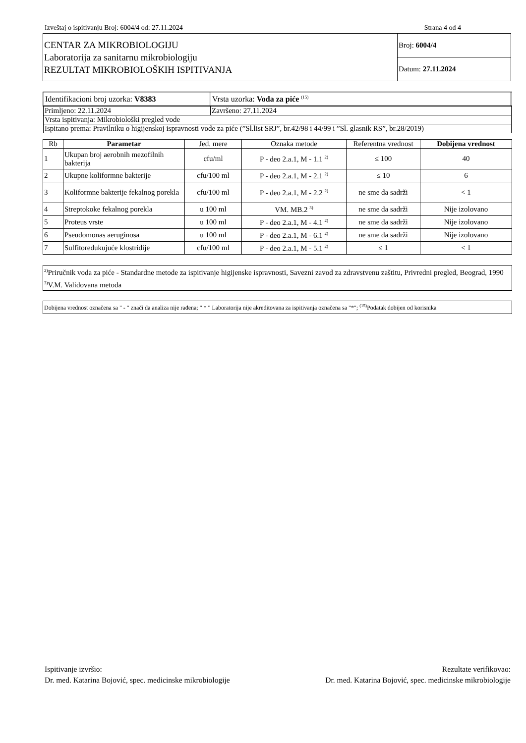Izveštaj o ispitivanju Broj: 6004/4 od: 27.11.2024 Strana 4 od 4
| CENTAR ZA MIKROBIOLOGIJU Laboratorija za sanitarnu mikrobiologiju REZULTAT MIKROBIOLOŠKIH ISPITIVANJA | Broj: 6004/4 |
| | Datum: 27.11.2024 |
| Identifikacioni broj uzorka: V8383 | Vrsta uzorka: Voda za piće <sup>(15)</sup> |
| Primljeno: 22.11.2024 | Završeno: 27.11.2024 |
| Vrsta ispitivanja: Mikrobiološki pregled vode | |
| Ispitano prema: Pravilniku o higijenskoj ispravnosti vode za piće (”Sl.list SRJ”, br.42/98 i 44/99 i ”Sl. glasnik RS”, br.28/2019) | |
| Rb | Parametar | Jed. mere | Oznaka metode | Referentna vrednost | Dobijena vrednost |
| --- | --- | --- | --- | --- | --- |
| 1 | Ukupan broj aerobnih mezofilnih bakterija | cfu/ml | P - deo 2.a.1, M - 1.1 <sup>2)</sup> | ≤ 100 | 40 |
| 2 | Ukupne koliformne bakterije | cfu/100 ml | P - deo 2.a.1, M - 2.1 <sup>2)</sup> | ≤ 10 | 6 |
| 3 | Koliformne bakterije fekalnog porekla | cfu/100 ml | P - deo 2.a.1, M - 2.2 <sup>2)</sup> | ne sme da sadrži | < 1 |
| 4 | Streptokoke fekalnog porekla | u 100 ml | VM. MB.2 <sup>3)</sup> | ne sme da sadrži | Nije izolovano |
| 5 | Proteus vrste | u 100 ml | P - deo 2.a.1, M - 4.1 <sup>2)</sup> | ne sme da sadrži | Nije izolovano |
| 6 | Pseudomonas aeruginosa | u 100 ml | P - deo 2.a.1, M - 6.1 <sup>2)</sup> | ne sme da sadrži | Nije izolovano |
| 7 | Sulfitoredukujuće klostridije | cfu/100 ml | P - deo 2.a.1, M - 5.1 <sup>2)</sup> | ≤ 1 | < 1 |
<sup>2)</sup> Priručnik voda za piće - Standardne metode za ispitivanje higijenske ispravnosti, Savezni zavod za zdravstvenu zaštitu, Privredni pregled, Beograd, 1990
<sup>3)</sup> V.M. Validovana metoda
Dobijena vrednost označena sa " - " znači da analiza nije rađena; " * " Laboratorija nije akreditovana za ispitivanja označena sa "*"; <sup>(15)</sup>Podatak dobijen od korisnika
Ispitivanje izvršio:
Dr. med. Katarina Bojović, spec. medicinske mikrobiologije
Rezultate verifikovao:
Dr. med. Katarina Bojović, spec. medicinske mikrobiologije